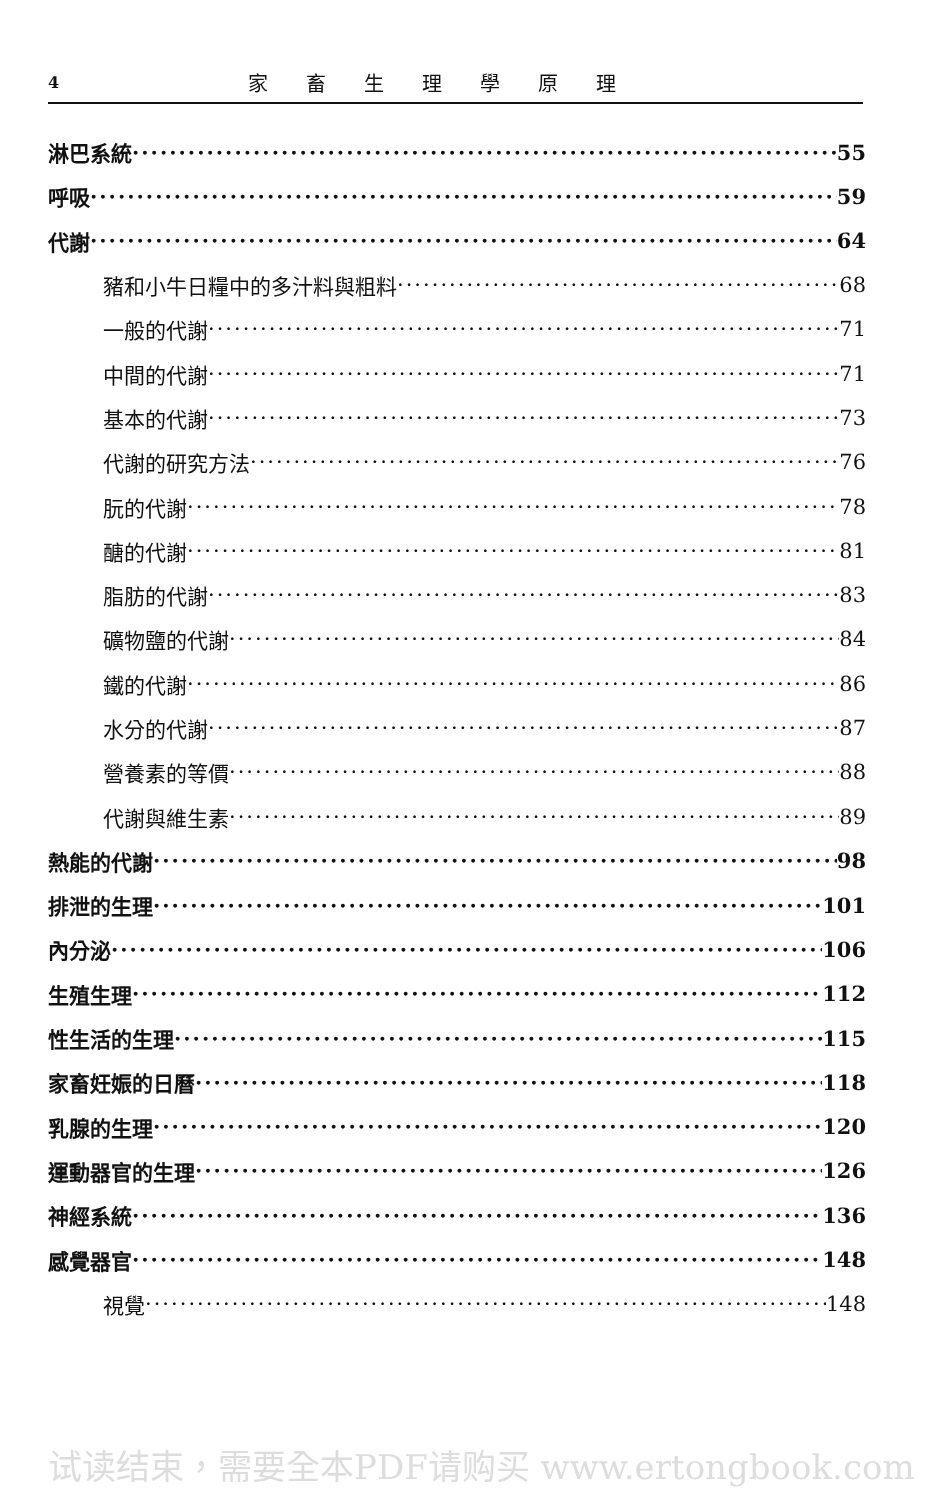4 家畜生理學原理
淋巴系統 55
呼吸 59
代謝 64
豬和小牛日糧中的多汁料與粗料 68
一般的代謝 71
中間的代謝 71
基本的代謝 73
代謝的研究方法 76
朊的代謝 78
醣的代謝 81
脂肪的代謝 83
礦物鹽的代謝 84
鐵的代謝 86
水分的代謝 87
營養素的等價 88
代謝與維生素 89
熱能的代謝 98
排泄的生理 101
內分泌 106
生殖生理 112
性生活的生理 115
家畜妊娠的日曆 118
乳腺的生理 120
運動器官的生理 126
神經系統 136
感覺器官 148
視覺 148
试读结束，需要全本PDF请购买 www.ertongbook.com